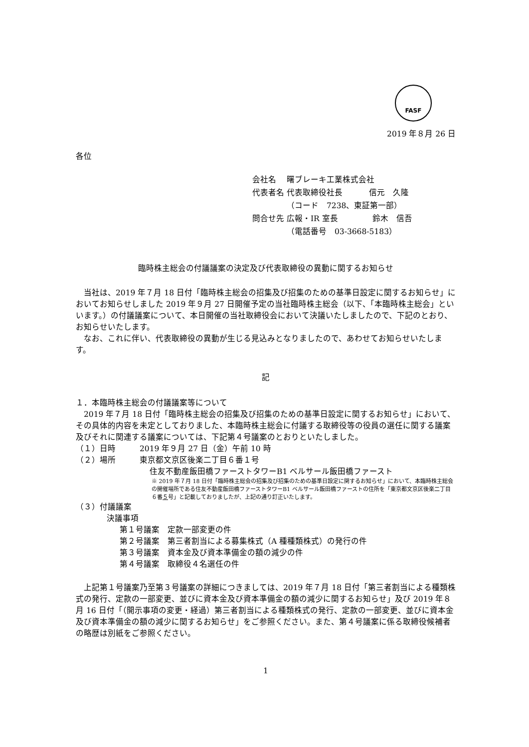FASF
2019 年８月 26 日
各位
会社名　 曙ブレーキ工業株式会社
代表者名 代表取締役社長　　　 信元　久隆
　　　　 （コード　7238、東証第一部）
問合せ先 広報・IR 室長　　　　 鈴木　信吾
　　　　 （電話番号　03-3668-5183）
臨時株主総会の付議議案の決定及び代表取締役の異動に関するお知らせ
　当社は、2019 年７月 18 日付「臨時株主総会の招集及び招集のための基準日設定に関するお知らせ」においてお知らせしました 2019 年９月 27 日開催予定の当社臨時株主総会（以下、「本臨時株主総会」といいます。）の付議議案について、本日開催の当社取締役会において決議いたしましたので、下記のとおり、お知らせいたします。
　なお、これに伴い、代表取締役の異動が生じる見込みとなりましたので、あわせてお知らせいたします。
記
１．本臨時株主総会の付議議案等について
　2019 年７月 18 日付「臨時株主総会の招集及び招集のための基準日設定に関するお知らせ」において、その具体的内容を未定としておりました、本臨時株主総会に付議する取締役等の役員の選任に関する議案及びそれに関連する議案については、下記第４号議案のとおりといたしました。
（１）日時　　　2019 年９月 27 日（金）午前 10 時
（２）場所　　　東京都文京区後楽二丁目６番１号
住友不動産飯田橋ファーストタワーB1 ベルサール飯田橋ファースト
※ 2019 年７月 18 日付「臨時株主総会の招集及び招集のための基準日設定に関するお知らせ」において、本臨時株主総会の開催場所である住友不動産飯田橋ファーストタワーB1 ベルサール飯田橋ファーストの住所を「東京都文京区後楽二丁目６番５号」と記載しておりましたが、上記の通り訂正いたします。
（３）付議議案
決議事項
第１号議案　定款一部変更の件
第２号議案　第三者割当による募集株式（A 種種類株式）の発行の件
第３号議案　資本金及び資本準備金の額の減少の件
第４号議案　取締役４名選任の件
　上記第１号議案乃至第３号議案の詳細につきましては、2019 年７月 18 日付「第三者割当による種類株式の発行、定款の一部変更、並びに資本金及び資本準備金の額の減少に関するお知らせ」及び 2019 年８月 16 日付「（開示事項の変更・経過）第三者割当による種類株式の発行、定款の一部変更、並びに資本金及び資本準備金の額の減少に関するお知らせ」をご参照ください。また、第４号議案に係る取締役候補者の略歴は別紙をご参照ください。
1